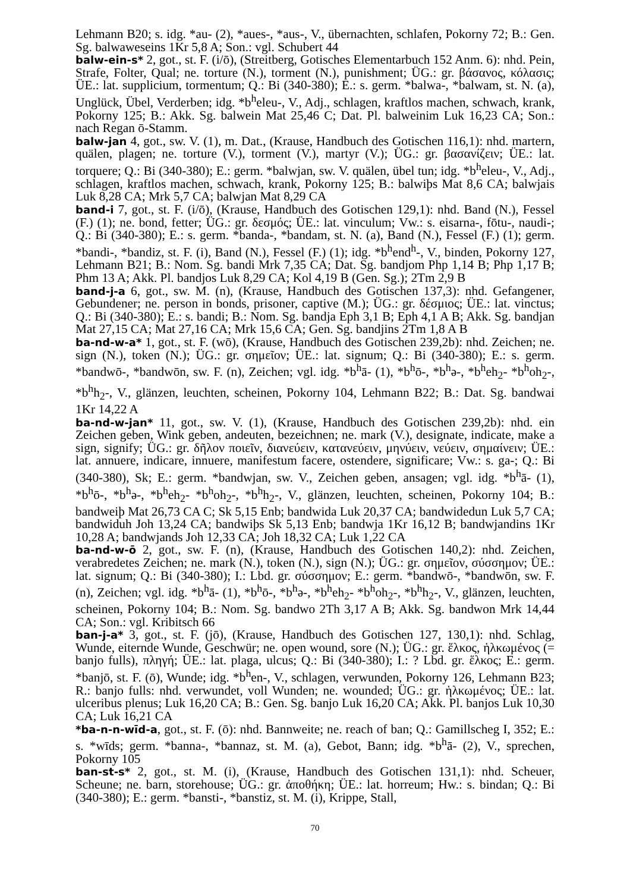Lehmann B20; s. idg. *au- (2), *aues-, *aus-, V., übernachten, schlafen, Pokorny 72; B.: Gen. Sg. balwaweseins 1Kr 5,8 A; Son.: vgl. Schubert 44
balw-ein-s* 2, got., st. F. (i/ō), (Streitberg, Gotisches Elementarbuch 152 Anm. 6): nhd. Pein, Strafe, Folter, Qual; ne. torture (N.), torment (N.), punishment; ÜG.: gr. βάσανος, κόλασις; ÜE.: lat. supplicium, tormentum; Q.: Bi (340-380); E.: s. germ. *balwa-, *balwam, st. N. (a), Unglück, Übel, Verderben; idg. *b<sup>h</sup>eleu-, V., Adj., schlagen, kraftlos machen, schwach, krank, Pokorny 125; B.: Akk. Sg. balwein Mat 25,46 C; Dat. Pl. balweinim Luk 16,23 CA; Son.: nach Regan ō-Stamm.
balw-jan 4, got., sw. V. (1), m. Dat., (Krause, Handbuch des Gotischen 116,1): nhd. martern, quälen, plagen; ne. torture (V.), torment (V.), martyr (V.); ÜG.: gr. βασανίζειν; ÜE.: lat. torquere; Q.: Bi (340-380); E.: germ. *balwjan, sw. V. quälen, übel tun; idg. *b<sup>h</sup>eleu-, V., Adj., schlagen, kraftlos machen, schwach, krank, Pokorny 125; B.: balwiþs Mat 8,6 CA; balwjais Luk 8,28 CA; Mrk 5,7 CA; balwjan Mat 8,29 CA
band-i 7, got., st. F. (i/ō), (Krause, Handbuch des Gotischen 129,1): nhd. Band (N.), Fessel (F.) (1); ne. bond, fetter; ÜG.: gr. δεσμός; ÜE.: lat. vinculum; Vw.: s. eisarna-, fōtu-, naudi-; Q.: Bi (340-380); E.: s. germ. *banda-, *bandam, st. N. (a), Band (N.), Fessel (F.) (1); germ. *bandi-, *bandiz, st. F. (i), Band (N.), Fessel (F.) (1); idg. *b<sup>h</sup>end<sup>h</sup>-, V., binden, Pokorny 127, Lehmann B21; B.: Nom. Sg. bandi Mrk 7,35 CA; Dat. Sg. bandjom Php 1,14 B; Php 1,17 B; Phm 13 A; Akk. Pl. bandjos Luk 8,29 CA; Kol 4,19 B (Gen. Sg.); 2Tm 2,9 B
band-j-a 6, got., sw. M. (n), (Krause, Handbuch des Gotischen 137,3): nhd. Gefangener, Gebundener; ne. person in bonds, prisoner, captive (M.); ÜG.: gr. δέσμιος; ÜE.: lat. vinctus; Q.: Bi (340-380); E.: s. bandi; B.: Nom. Sg. bandja Eph 3,1 B; Eph 4,1 A B; Akk. Sg. bandjan Mat 27,15 CA; Mat 27,16 CA; Mrk 15,6 CA; Gen. Sg. bandjins 2Tm 1,8 A B
ba-nd-w-a* 1, got., st. F. (wō), (Krause, Handbuch des Gotischen 239,2b): nhd. Zeichen; ne. sign (N.), token (N.); ÜG.: gr. σημεῖον; ÜE.: lat. signum; Q.: Bi (340-380); E.: s. germ. *bandwō-, *bandwōn, sw. F. (n), Zeichen; vgl. idg. *b<sup>h</sup>ā- (1), *b<sup>h</sup>ō-, *b<sup>h</sup>ə-, *b<sup>h</sup>eh<sub>2</sub>- *b<sup>h</sup>oh<sub>2</sub>-, *b<sup>h</sup>h<sub>2</sub>-, V., glänzen, leuchten, scheinen, Pokorny 104, Lehmann B22; B.: Dat. Sg. bandwai 1Kr 14,22 A
ba-nd-w-jan* 11, got., sw. V. (1), (Krause, Handbuch des Gotischen 239,2b): nhd. ein Zeichen geben, Wink geben, andeuten, bezeichnen; ne. mark (V.), designate, indicate, make a sign, signify; ÜG.: gr. δῆλον ποιεῖν, διανεύειν, κατανεύειν, μηνύειν, νεύειν, σημαίνειν; ÜE.: lat. annuere, indicare, innuere, manifestum facere, ostendere, significare; Vw.: s. ga-; Q.: Bi (340-380), Sk; E.: germ. *bandwjan, sw. V., Zeichen geben, ansagen; vgl. idg. *b<sup>h</sup>ā- (1), *b<sup>h</sup>ō-, *b<sup>h</sup>ə-, *b<sup>h</sup>eh<sub>2</sub>- *b<sup>h</sup>oh<sub>2</sub>-, *b<sup>h</sup>h<sub>2</sub>-, V., glänzen, leuchten, scheinen, Pokorny 104; B.: bandweiþ Mat 26,73 CA C; Sk 5,15 Enb; bandwida Luk 20,37 CA; bandwidedun Luk 5,7 CA; bandwiduh Joh 13,24 CA; bandwiþs Sk 5,13 Enb; bandwja 1Kr 16,12 B; bandwjandins 1Kr 10,28 A; bandwjands Joh 12,33 CA; Joh 18,32 CA; Luk 1,22 CA
ba-nd-w-ō 2, got., sw. F. (n), (Krause, Handbuch des Gotischen 140,2): nhd. Zeichen, verabredetes Zeichen; ne. mark (N.), token (N.), sign (N.); ÜG.: gr. σημεῖον, σύσσημον; ÜE.: lat. signum; Q.: Bi (340-380); I.: Lbd. gr. σύσσημον; E.: germ. *bandwō-, *bandwōn, sw. F. (n), Zeichen; vgl. idg. *b<sup>h</sup>ā- (1), *b<sup>h</sup>ō-, *b<sup>h</sup>ə-, *b<sup>h</sup>eh<sub>2</sub>- *b<sup>h</sup>oh<sub>2</sub>-, *b<sup>h</sup>h<sub>2</sub>-, V., glänzen, leuchten, scheinen, Pokorny 104; B.: Nom. Sg. bandwo 2Th 3,17 A B; Akk. Sg. bandwon Mrk 14,44 CA; Son.: vgl. Kribitsch 66
ban-j-a* 3, got., st. F. (jō), (Krause, Handbuch des Gotischen 127, 130,1): nhd. Schlag, Wunde, eiternde Wunde, Geschwür; ne. open wound, sore (N.); ÜG.: gr. ἕλκος, ἡλκωμένος (= banjo fulls), πληγή; ÜE.: lat. plaga, ulcus; Q.: Bi (340-380); I.: ? Lbd. gr. ἕλκος; E.: germ. *banjō, st. F. (ō), Wunde; idg. *b<sup>h</sup>en-, V., schlagen, verwunden, Pokorny 126, Lehmann B23; R.: banjo fulls: nhd. verwundet, voll Wunden; ne. wounded; ÜG.: gr. ἡλκωμένος; ÜE.: lat. ulceribus plenus; Luk 16,20 CA; B.: Gen. Sg. banjo Luk 16,20 CA; Akk. Pl. banjos Luk 10,30 CA; Luk 16,21 CA
*ba-n-n-wīd-a, got., st. F. (ō): nhd. Bannweite; ne. reach of ban; Q.: Gamillscheg I, 352; E.: s. *wīds; germ. *banna-, *bannaz, st. M. (a), Gebot, Bann; idg. *b<sup>h</sup>ā- (2), V., sprechen, Pokorny 105
ban-st-s* 2, got., st. M. (i), (Krause, Handbuch des Gotischen 131,1): nhd. Scheuer, Scheune; ne. barn, storehouse; ÜG.: gr. ἀποθήκη; ÜE.: lat. horreum; Hw.: s. bindan; Q.: Bi (340-380); E.: germ. *bansti-, *banstiz, st. M. (i), Krippe, Stall,
70